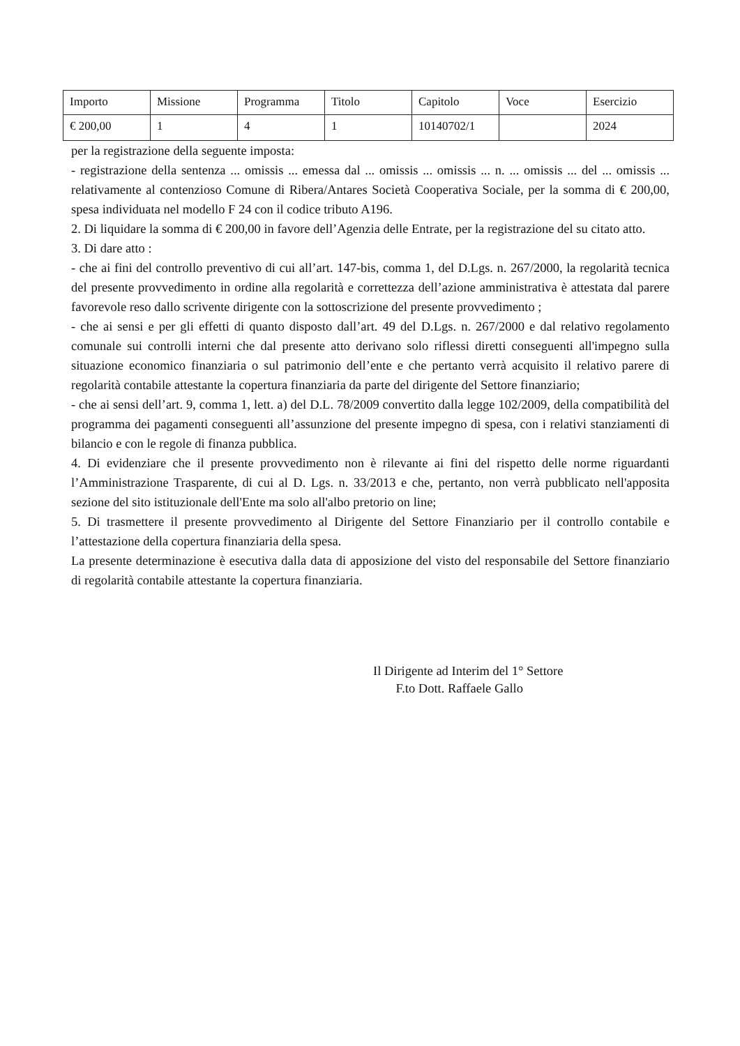| Importo | Missione | Programma | Titolo | Capitolo | Voce | Esercizio |
| --- | --- | --- | --- | --- | --- | --- |
| € 200,00 | 1 | 4 | 1 | 10140702/1 | | 2024 |
per la registrazione della seguente imposta:
- registrazione della sentenza ... omissis ... emessa dal ... omissis ... omissis ... n. ... omissis ... del ... omissis ... relativamente al contenzioso Comune di Ribera/Antares Società Cooperativa Sociale, per la somma di € 200,00, spesa individuata nel modello F 24 con il codice tributo A196.
2. Di liquidare la somma di € 200,00 in favore dell’Agenzia delle Entrate, per la registrazione del su citato atto.
3. Di dare atto :
- che ai fini del controllo preventivo di cui all’art. 147-bis, comma 1, del D.Lgs. n. 267/2000, la regolarità tecnica del presente provvedimento in ordine alla regolarità e correttezza dell’azione amministrativa è attestata dal parere favorevole reso dallo scrivente dirigente con la sottoscrizione del presente provvedimento ;
- che ai sensi e per gli effetti di quanto disposto dall’art. 49 del D.Lgs. n. 267/2000 e dal relativo regolamento comunale sui controlli interni che dal presente atto derivano solo riflessi diretti conseguenti all'impegno sulla situazione economico finanziaria o sul patrimonio dell’ente e che pertanto verrà acquisito il relativo parere di regolarità contabile attestante la copertura finanziaria da parte del dirigente del Settore finanziario;
- che ai sensi dell’art. 9, comma 1, lett. a) del D.L. 78/2009 convertito dalla legge 102/2009, della compatibilità del programma dei pagamenti conseguenti all’assunzione del presente impegno di spesa, con i relativi stanziamenti di bilancio e con le regole di finanza pubblica.
4. Di evidenziare che il presente provvedimento non è rilevante ai fini del rispetto delle norme riguardanti l’Amministrazione Trasparente, di cui al D. Lgs. n. 33/2013 e che, pertanto, non verrà pubblicato nell'apposita sezione del sito istituzionale dell'Ente ma solo all'albo pretorio on line;
5. Di trasmettere il presente provvedimento al Dirigente del Settore Finanziario per il controllo contabile e l’attestazione della copertura finanziaria della spesa.
La presente determinazione è esecutiva dalla data di apposizione del visto del responsabile del Settore finanziario di regolarità contabile attestante la copertura finanziaria.
Il Dirigente ad Interim del 1° Settore
F.to Dott. Raffaele Gallo